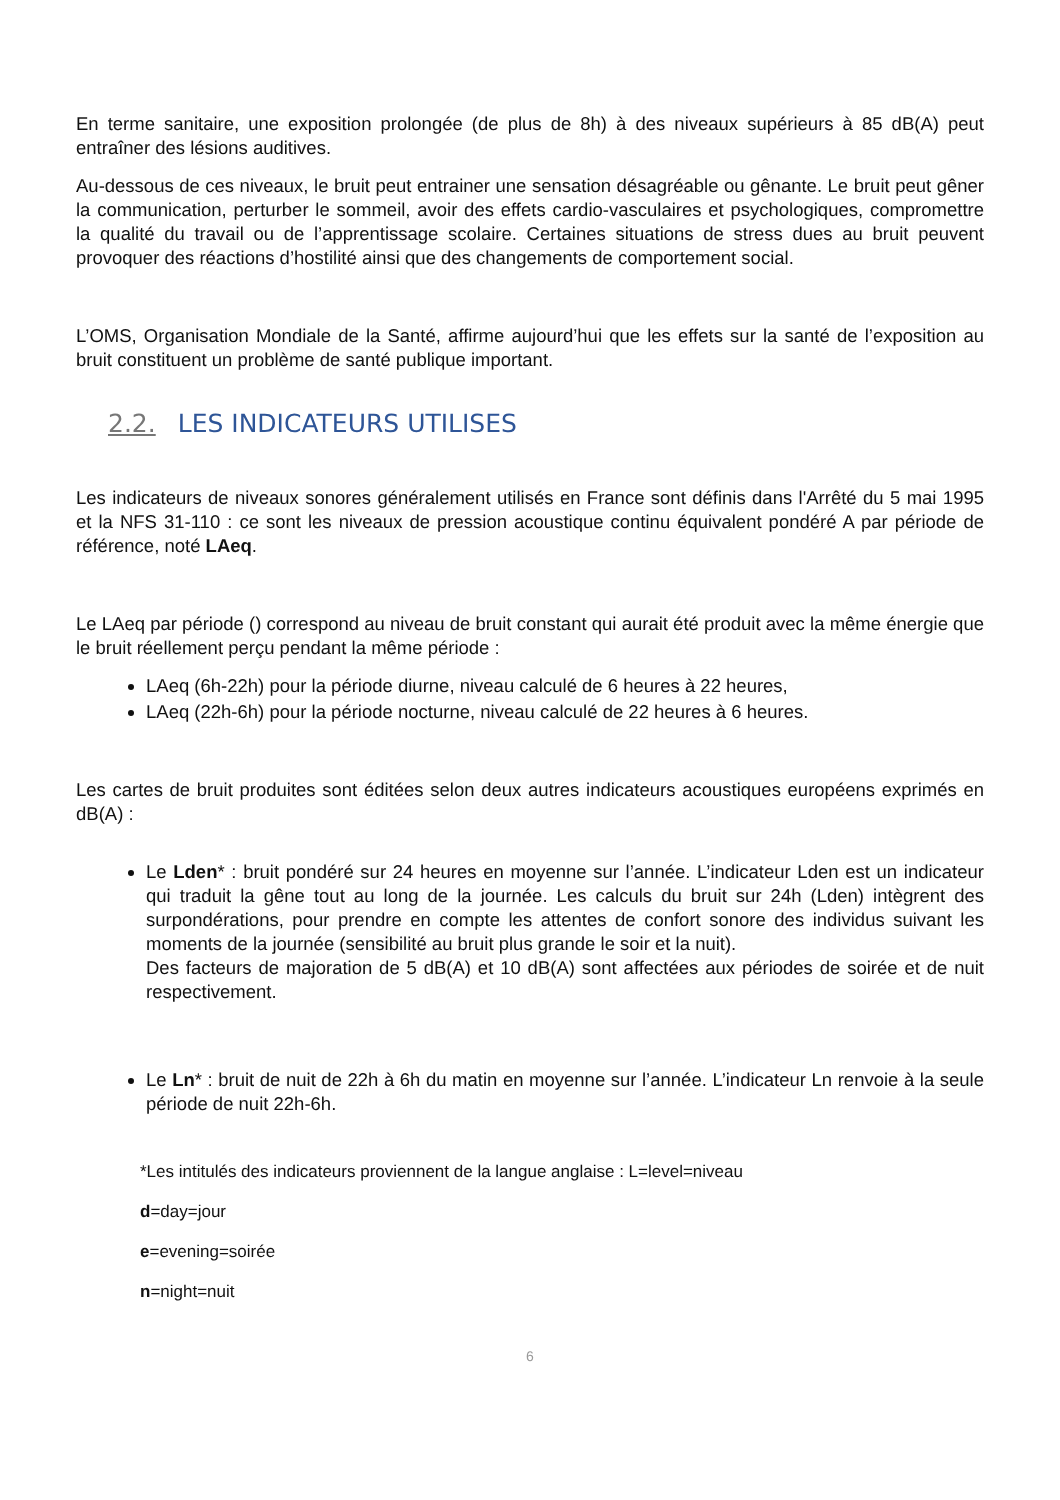En terme sanitaire, une exposition prolongée (de plus de 8h) à des niveaux supérieurs à 85 dB(A) peut entraîner des lésions auditives.
Au-dessous de ces niveaux, le bruit peut entrainer une sensation désagréable ou gênante. Le bruit peut gêner la communication, perturber le sommeil, avoir des effets cardio-vasculaires et psychologiques, compromettre la qualité du travail ou de l’apprentissage scolaire. Certaines situations de stress dues au bruit peuvent provoquer des réactions d’hostilité ainsi que des changements de comportement social.
L’OMS, Organisation Mondiale de la Santé, affirme aujourd’hui que les effets sur la santé de l’exposition au bruit constituent un problème de santé publique important.
2.2. LES INDICATEURS UTILISES
Les indicateurs de niveaux sonores généralement utilisés en France sont définis dans l'Arrêté du 5 mai 1995 et la NFS 31-110 : ce sont les niveaux de pression acoustique continu équivalent pondéré A par période de référence, noté LAeq.
Le LAeq par période () correspond au niveau de bruit constant qui aurait été produit avec la même énergie que le bruit réellement perçu pendant la même période :
LAeq (6h-22h) pour la période diurne, niveau calculé de 6 heures à 22 heures,
LAeq (22h-6h) pour la période nocturne, niveau calculé de 22 heures à 6 heures.
Les cartes de bruit produites sont éditées selon deux autres indicateurs acoustiques européens exprimés en dB(A) :
Le Lden* : bruit pondéré sur 24 heures en moyenne sur l’année. L’indicateur Lden est un indicateur qui traduit la gêne tout au long de la journée. Les calculs du bruit sur 24h (Lden) intègrent des surpondérations, pour prendre en compte les attentes de confort sonore des individus suivant les moments de la journée (sensibilité au bruit plus grande le soir et la nuit).
Des facteurs de majoration de 5 dB(A) et 10 dB(A) sont affectées aux périodes de soirée et de nuit respectivement.
Le Ln* : bruit de nuit de 22h à 6h du matin en moyenne sur l’année. L’indicateur Ln renvoie à la seule période de nuit 22h-6h.
*Les intitulés des indicateurs proviennent de la langue anglaise : L=level=niveau
d=day=jour
e=evening=soirée
n=night=nuit
6